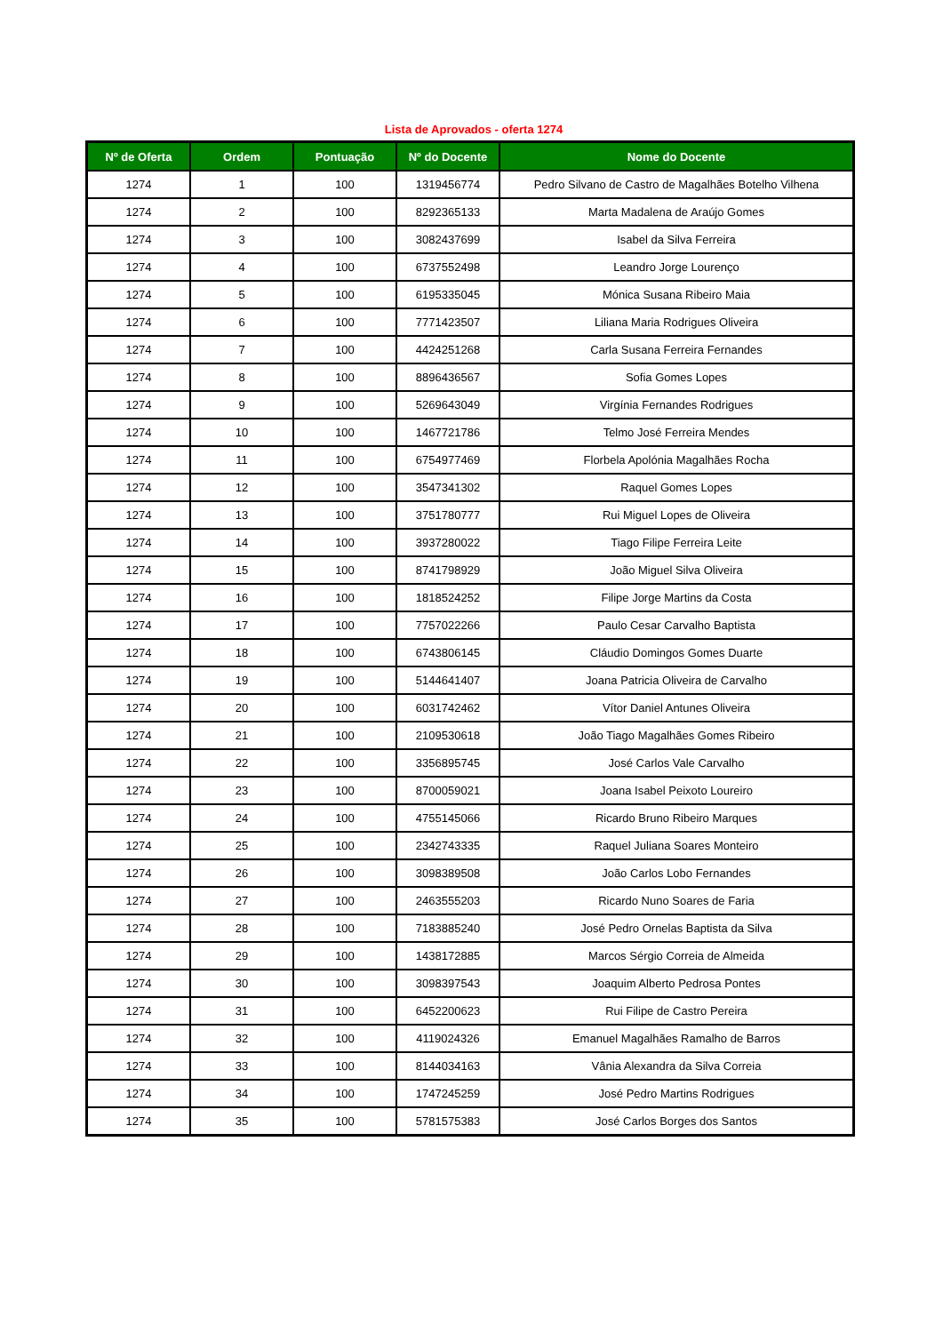Lista de Aprovados - oferta 1274
| Nº de Oferta | Ordem | Pontuação | Nº do Docente | Nome do Docente |
| --- | --- | --- | --- | --- |
| 1274 | 1 | 100 | 1319456774 | Pedro Silvano de Castro de Magalhães Botelho Vilhena |
| 1274 | 2 | 100 | 8292365133 | Marta Madalena de Araújo Gomes |
| 1274 | 3 | 100 | 3082437699 | Isabel da Silva Ferreira |
| 1274 | 4 | 100 | 6737552498 | Leandro Jorge Lourenço |
| 1274 | 5 | 100 | 6195335045 | Mónica Susana Ribeiro Maia |
| 1274 | 6 | 100 | 7771423507 | Liliana Maria Rodrigues Oliveira |
| 1274 | 7 | 100 | 4424251268 | Carla Susana Ferreira Fernandes |
| 1274 | 8 | 100 | 8896436567 | Sofia Gomes Lopes |
| 1274 | 9 | 100 | 5269643049 | Virgínia Fernandes Rodrigues |
| 1274 | 10 | 100 | 1467721786 | Telmo José Ferreira Mendes |
| 1274 | 11 | 100 | 6754977469 | Florbela Apolónia Magalhães Rocha |
| 1274 | 12 | 100 | 3547341302 | Raquel Gomes Lopes |
| 1274 | 13 | 100 | 3751780777 | Rui Miguel Lopes de Oliveira |
| 1274 | 14 | 100 | 3937280022 | Tiago Filipe Ferreira Leite |
| 1274 | 15 | 100 | 8741798929 | João Miguel Silva Oliveira |
| 1274 | 16 | 100 | 1818524252 | Filipe Jorge Martins da Costa |
| 1274 | 17 | 100 | 7757022266 | Paulo Cesar Carvalho Baptista |
| 1274 | 18 | 100 | 6743806145 | Cláudio Domingos Gomes Duarte |
| 1274 | 19 | 100 | 5144641407 | Joana Patricia Oliveira de Carvalho |
| 1274 | 20 | 100 | 6031742462 | Vítor Daniel Antunes Oliveira |
| 1274 | 21 | 100 | 2109530618 | João Tiago Magalhães Gomes Ribeiro |
| 1274 | 22 | 100 | 3356895745 | José Carlos Vale Carvalho |
| 1274 | 23 | 100 | 8700059021 | Joana Isabel Peixoto Loureiro |
| 1274 | 24 | 100 | 4755145066 | Ricardo Bruno Ribeiro Marques |
| 1274 | 25 | 100 | 2342743335 | Raquel Juliana Soares Monteiro |
| 1274 | 26 | 100 | 3098389508 | João Carlos Lobo Fernandes |
| 1274 | 27 | 100 | 2463555203 | Ricardo Nuno Soares de Faria |
| 1274 | 28 | 100 | 7183885240 | José Pedro Ornelas Baptista da Silva |
| 1274 | 29 | 100 | 1438172885 | Marcos Sérgio Correia de Almeida |
| 1274 | 30 | 100 | 3098397543 | Joaquim Alberto Pedrosa Pontes |
| 1274 | 31 | 100 | 6452200623 | Rui Filipe de Castro Pereira |
| 1274 | 32 | 100 | 4119024326 | Emanuel Magalhães Ramalho de Barros |
| 1274 | 33 | 100 | 8144034163 | Vânia Alexandra da Silva Correia |
| 1274 | 34 | 100 | 1747245259 | José Pedro Martins Rodrigues |
| 1274 | 35 | 100 | 5781575383 | José Carlos Borges dos Santos |